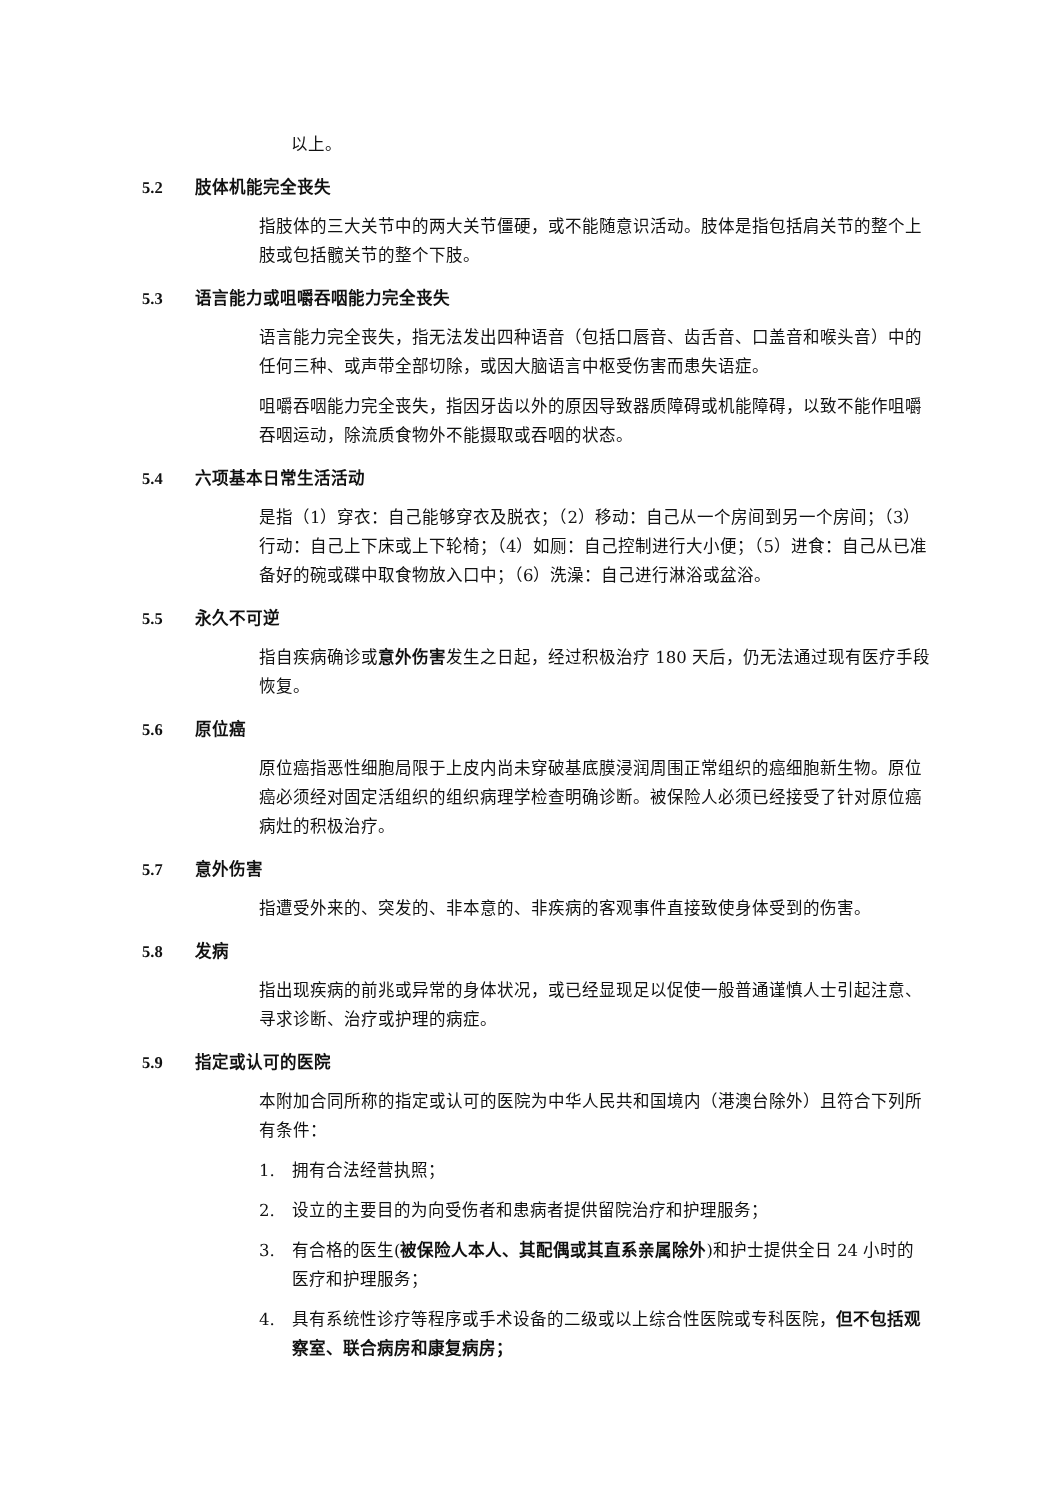以上。
5.2 肢体机能完全丧失
指肢体的三大关节中的两大关节僵硬，或不能随意识活动。肢体是指包括肩关节的整个上肢或包括髋关节的整个下肢。
5.3 语言能力或咀嚼吞咽能力完全丧失
语言能力完全丧失，指无法发出四种语音（包括口唇音、齿舌音、口盖音和喉头音）中的任何三种、或声带全部切除，或因大脑语言中枢受伤害而患失语症。
咀嚼吞咽能力完全丧失，指因牙齿以外的原因导致器质障碍或机能障碍，以致不能作咀嚼吞咽运动，除流质食物外不能摄取或吞咽的状态。
5.4 六项基本日常生活活动
是指（1）穿衣：自己能够穿衣及脱衣；（2）移动：自己从一个房间到另一个房间；（3）行动：自己上下床或上下轮椅；（4）如厕：自己控制进行大小便；（5）进食：自己从已准备好的碗或碟中取食物放入口中；（6）洗澡：自己进行淋浴或盆浴。
5.5 永久不可逆
指自疾病确诊或意外伤害发生之日起，经过积极治疗 180 天后，仍无法通过现有医疗手段恢复。
5.6 原位癌
原位癌指恶性细胞局限于上皮内尚未穿破基底膜浸润周围正常组织的癌细胞新生物。原位癌必须经对固定活组织的组织病理学检查明确诊断。被保险人必须已经接受了针对原位癌病灶的积极治疗。
5.7 意外伤害
指遭受外来的、突发的、非本意的、非疾病的客观事件直接致使身体受到的伤害。
5.8 发病
指出现疾病的前兆或异常的身体状况，或已经显现足以促使一般普通谨慎人士引起注意、寻求诊断、治疗或护理的病症。
5.9 指定或认可的医院
本附加合同所称的指定或认可的医院为中华人民共和国境内（港澳台除外）且符合下列所有条件：
1. 拥有合法经营执照；
2. 设立的主要目的为向受伤者和患病者提供留院治疗和护理服务；
3. 有合格的医生(被保险人本人、其配偶或其直系亲属除外)和护士提供全日 24 小时的医疗和护理服务；
4. 具有系统性诊疗等程序或手术设备的二级或以上综合性医院或专科医院，但不包括观察室、联合病房和康复病房；